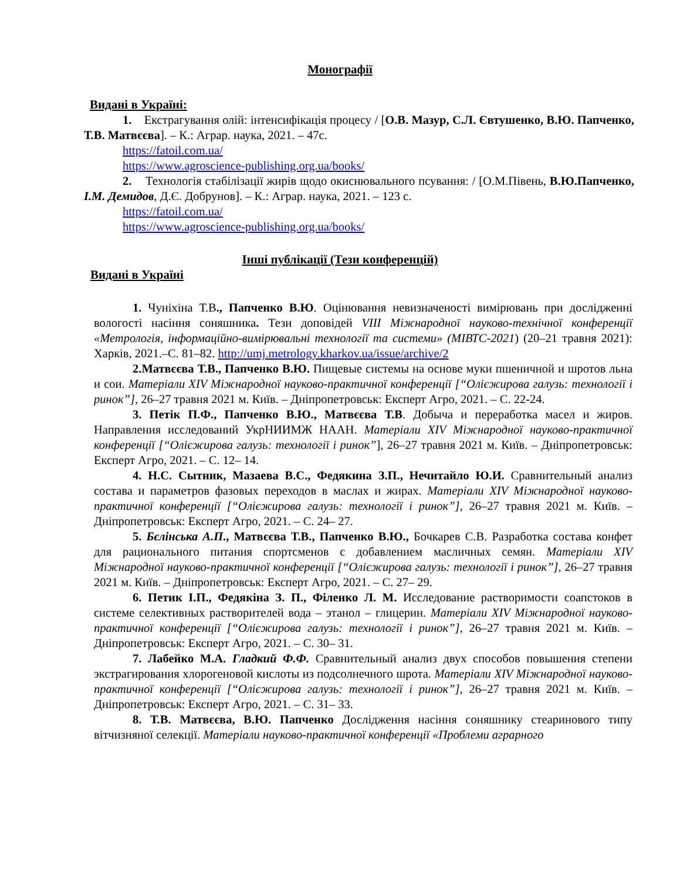Монографії
Видані в Україні:
1. Екстрагування олій: інтенсифікація процесу / [О.В. Мазур, С.Л. Євтушенко, В.Ю. Папченко, Т.В. Матвєєва]. – К.: Аграр. наука, 2021. – 47с.
https://fatoil.com.ua/
https://www.agroscience-publishing.org.ua/books/
2. Технологія стабілізації жирів щодо окиснювального псування: / [О.М.Півень, В.Ю.Папченко, І.М. Демидов, Д.Є. Добрунов]. – К.: Аграр. наука, 2021. – 123 с.
https://fatoil.com.ua/
https://www.agroscience-publishing.org.ua/books/
Інші публікації (Тези конференцій)
Видані в Україні
1. Чуніхіна Т.В., Папченко В.Ю. Оцінювання невизначеності вимірювань при дослідженні вологості насіння соняшника. Тези доповідей VIII Міжнародної науково-технічної конференції «Метрологія, інформаційно-вимірювальні технології та системи» (МІВТС-2021) (20–21 травня 2021): Харків, 2021.–С. 81–82. http://umj.metrology.kharkov.ua/issue/archive/2
2.Матвєєва Т.В., Папченко В.Ю. Пищевые системы на основе муки пшеничной и шротов льна и сои. Матеріали XIV Міжнародної науково-практичної конференції [“Олієжирова галузь: технології і ринок”], 26–27 травня 2021 м. Київ. – Дніпропетровськ: Експерт Агро, 2021. – С. 22-24.
3. Петік П.Ф., Папченко В.Ю., Матвєєва Т.В. Добыча и переработка масел и жиров. Направления исследований УкрНИИМЖ НААН. Матеріали XIV Міжнародної науково-практичної конференції [“Олієжирова галузь: технології і ринок”], 26–27 травня 2021 м. Київ. – Дніпропетровськ: Експерт Агро, 2021. – С. 12– 14.
4. Н.С. Сытник, Мазаева В.С., Федякина З.П., Нечитайло Ю.И. Сравнительный анализ состава и параметров фазовых переходов в маслах и жирах. Матеріали XIV Міжнародної науково-практичної конференції [“Олієжирова галузь: технології і ринок”], 26–27 травня 2021 м. Київ. – Дніпропетровськ: Експерт Агро, 2021. – С. 24– 27.
5. Бєлінська А.П., Матвєєва Т.В., Папченко В.Ю., Бочкарев С.В. Разработка состава конфет для рационального питания спортсменов с добавлением масличных семян. Матеріали XIV Міжнародної науково-практичної конференції [“Олієжирова галузь: технології і ринок”], 26–27 травня 2021 м. Київ. – Дніпропетровськ: Експерт Агро, 2021. – С. 27– 29.
6. Петик І.П., Федякіна З. П., Філенко Л. М. Исследование растворимости соапстоков в системе селективных растворителей вода – этанол – глицерин. Матеріали XIV Міжнародної науково-практичної конференції [“Олієжирова галузь: технології і ринок”], 26–27 травня 2021 м. Київ. – Дніпропетровськ: Експерт Агро, 2021. – С. 30– 31.
7. Лабейко М.А. Гладкий Ф.Ф. Сравнительный анализ двух способов повышения степени экстрагирования хлорогеновой кислоты из подсолнечного шрота. Матеріали XIV Міжнародної науково-практичної конференції [“Олієжирова галузь: технології і ринок”], 26–27 травня 2021 м. Київ. – Дніпропетровськ: Експерт Агро, 2021. – С. 31– 33.
8. Т.В. Матвєєва, В.Ю. Папченко Дослідження насіння соняшнику стеаринового типу вітчизняної селекції. Матеріали науково-практичної конференції «Проблеми аграрного